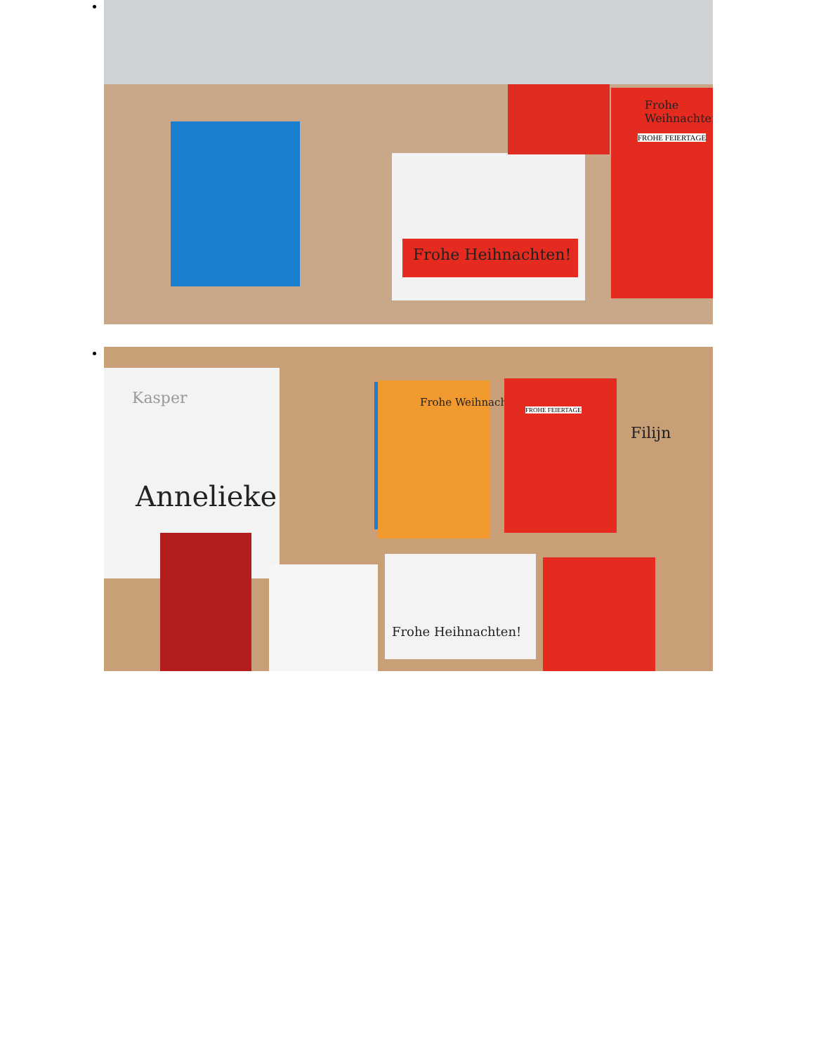Frohe Heihnachten!
Frohe Weihnachten
FROHE FEIERTAGE
Annelieke
Kasper Frohe Weihnachten
FROHE FEIERTAGE
Filijn
Frohe Heihnachten!